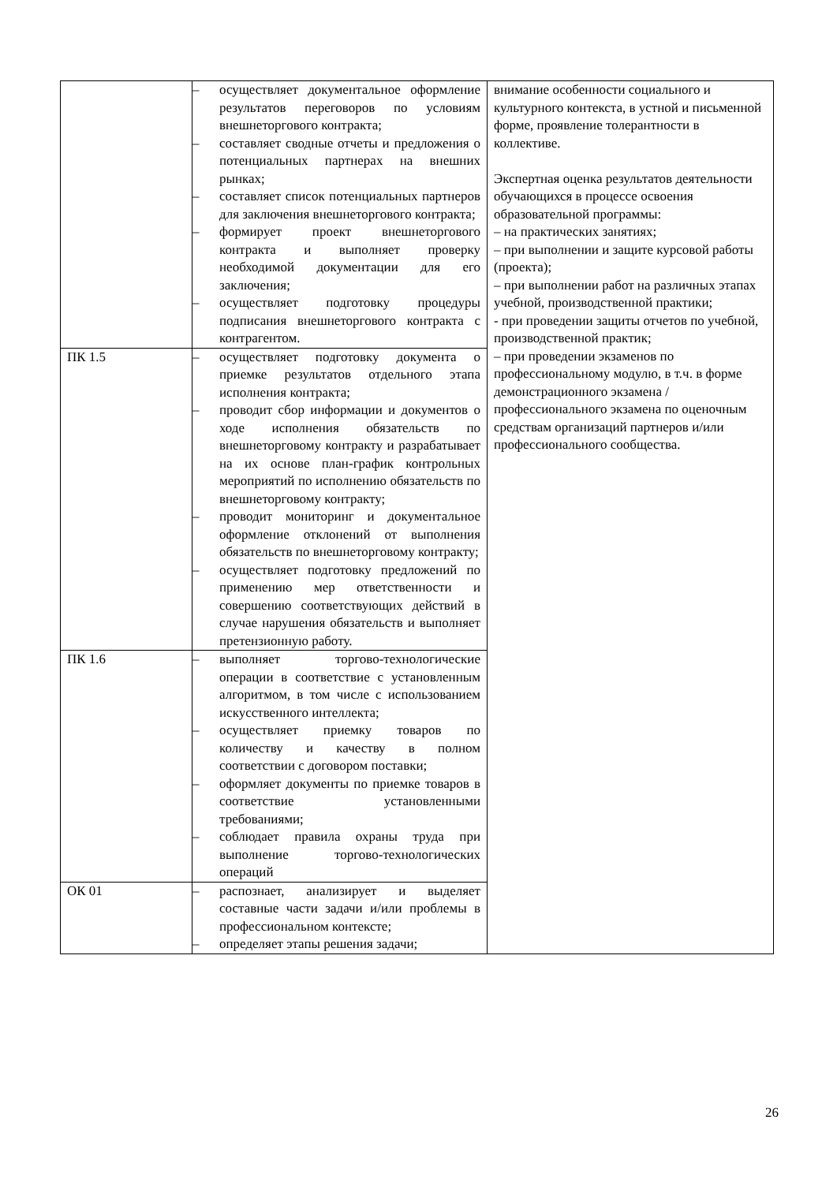| | – осуществляет документальное оформление результатов переговоров по условиям внешнеторгового контракта; – составляет сводные отчеты и предложения о потенциальных партнерах на внешних рынках; – составляет список потенциальных партнеров для заключения внешнеторгового контракта; – формирует проект внешнеторгового контракта и выполняет проверку необходимой документации для его заключения; – осуществляет подготовку процедуры подписания внешнеторгового контракта с контрагентом. | внимание особенности социального и культурного контекста, в устной и письменной форме, проявление толерантности в коллективе. Экспертная оценка результатов деятельности обучающихся в процессе освоения образовательной программы: – на практических занятиях; – при выполнении и защите курсовой работы (проекта); – при выполнении работ на различных этапах учебной, производственной практики; - при проведении защиты отчетов по учебной, производственной практик; – при проведении экзаменов по профессиональному модулю, в т.ч. в форме демонстрационного экзамена / профессионального экзамена по оценочным средствам организаций партнеров и/или профессионального сообщества. |
| ПК 1.5 | – осуществляет подготовку документа о приемке результатов отдельного этапа исполнения контракта; – проводит сбор информации и документов о ходе исполнения обязательств по внешнеторговому контракту и разрабатывает на их основе план-график контрольных мероприятий по исполнению обязательств по внешнеторговому контракту; – проводит мониторинг и документальное оформление отклонений от выполнения обязательств по внешнеторговому контракту; – осуществляет подготовку предложений по применению мер ответственности и совершению соответствующих действий в случае нарушения обязательств и выполняет претензионную работу. | |
| ПК 1.6 | – выполняет торгово-технологические операции в соответствие с установленным алгоритмом, в том числе с использованием искусственного интеллекта; – осуществляет приемку товаров по количеству и качеству в полном соответствии с договором поставки; – оформляет документы по приемке товаров в соответствие установленными требованиями; – соблюдает правила охраны труда при выполнение торгово-технологических операций | |
| ОК 01 | – распознает, анализирует и выделяет составные части задачи и/или проблемы в профессиональном контексте; – определяет этапы решения задачи; | |
26